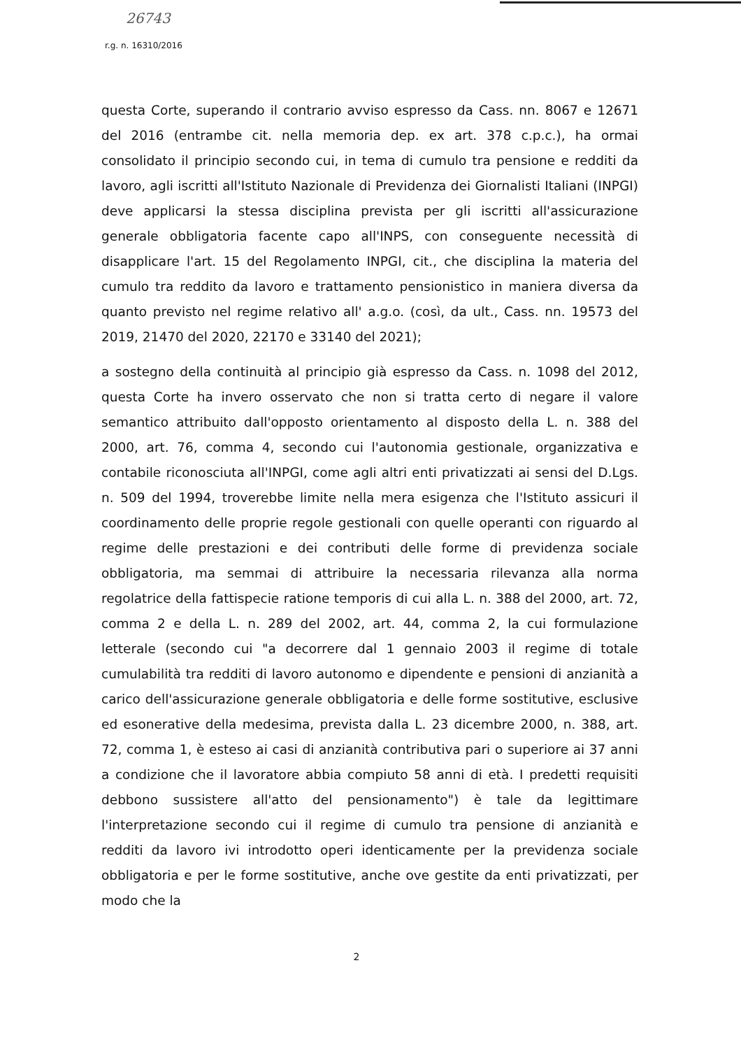26743
r.g. n. 16310/2016
questa Corte, superando il contrario avviso espresso da Cass. nn. 8067 e 12671 del 2016 (entrambe cit. nella memoria dep. ex art. 378 c.p.c.), ha ormai consolidato il principio secondo cui, in tema di cumulo tra pensione e redditi da lavoro, agli iscritti all'Istituto Nazionale di Previdenza dei Giornalisti Italiani (INPGI) deve applicarsi la stessa disciplina prevista per gli iscritti all'assicurazione generale obbligatoria facente capo all'INPS, con conseguente necessità di disapplicare l'art. 15 del Regolamento INPGI, cit., che disciplina la materia del cumulo tra reddito da lavoro e trattamento pensionistico in maniera diversa da quanto previsto nel regime relativo all' a.g.o. (così, da ult., Cass. nn. 19573 del 2019, 21470 del 2020, 22170 e 33140 del 2021);
a sostegno della continuità al principio già espresso da Cass. n. 1098 del 2012, questa Corte ha invero osservato che non si tratta certo di negare il valore semantico attribuito dall'opposto orientamento al disposto della L. n. 388 del 2000, art. 76, comma 4, secondo cui l'autonomia gestionale, organizzativa e contabile riconosciuta all'INPGI, come agli altri enti privatizzati ai sensi del D.Lgs. n. 509 del 1994, troverebbe limite nella mera esigenza che l'Istituto assicuri il coordinamento delle proprie regole gestionali con quelle operanti con riguardo al regime delle prestazioni e dei contributi delle forme di previdenza sociale obbligatoria, ma semmai di attribuire la necessaria rilevanza alla norma regolatrice della fattispecie ratione temporis di cui alla L. n. 388 del 2000, art. 72, comma 2 e della L. n. 289 del 2002, art. 44, comma 2, la cui formulazione letterale (secondo cui "a decorrere dal 1 gennaio 2003 il regime di totale cumulabilità tra redditi di lavoro autonomo e dipendente e pensioni di anzianità a carico dell'assicurazione generale obbligatoria e delle forme sostitutive, esclusive ed esonerative della medesima, prevista dalla L. 23 dicembre 2000, n. 388, art. 72, comma 1, è esteso ai casi di anzianità contributiva pari o superiore ai 37 anni a condizione che il lavoratore abbia compiuto 58 anni di età. I predetti requisiti debbono sussistere all'atto del pensionamento") è tale da legittimare l'interpretazione secondo cui il regime di cumulo tra pensione di anzianità e redditi da lavoro ivi introdotto operi identicamente per la previdenza sociale obbligatoria e per le forme sostitutive, anche ove gestite da enti privatizzati, per modo che la
2